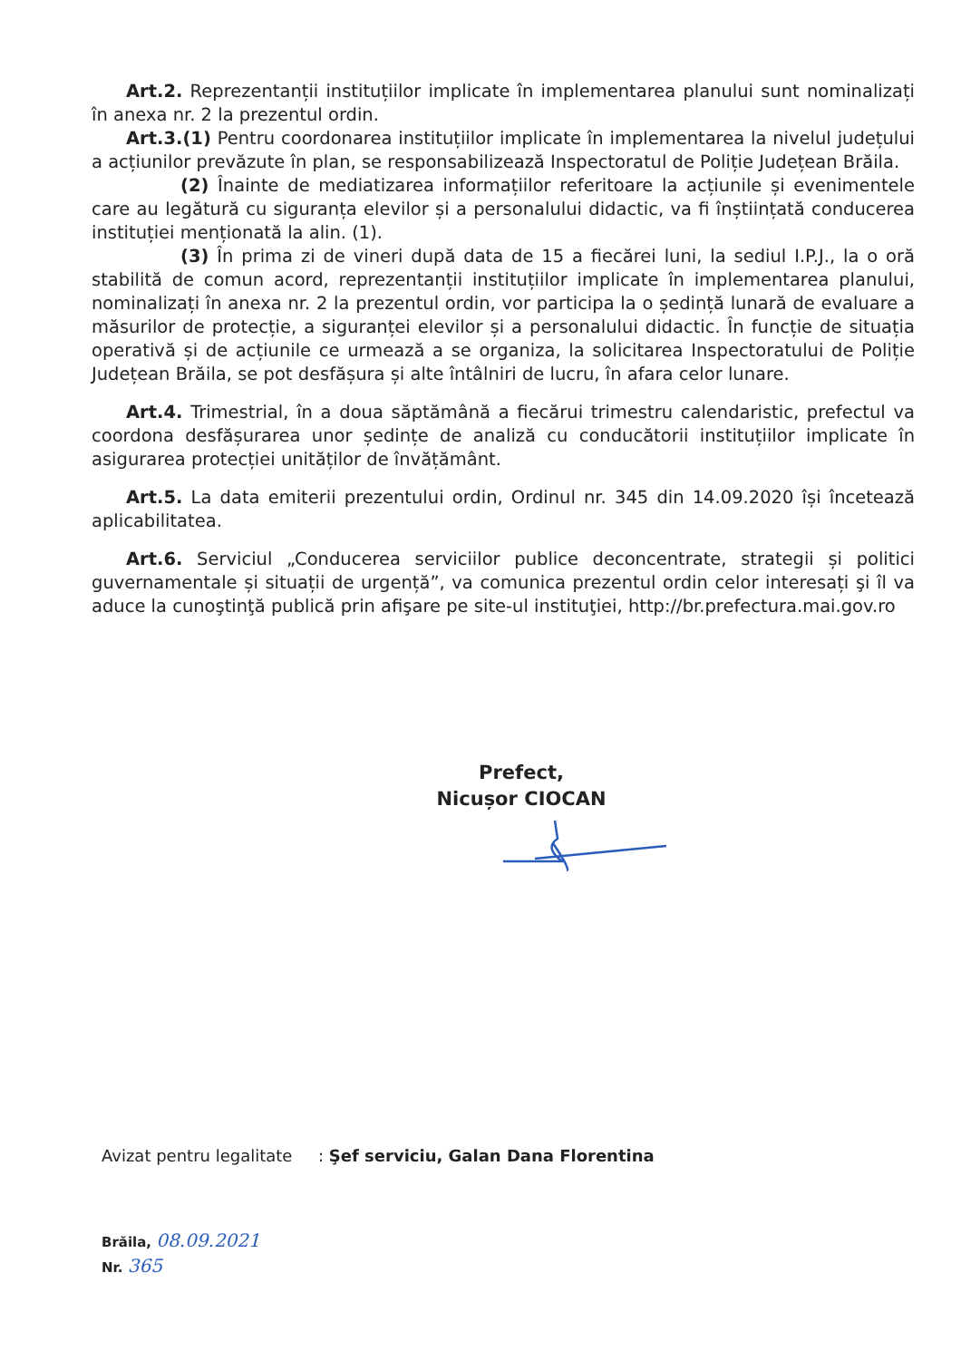Art.2. Reprezentanții instituțiilor implicate în implementarea planului sunt nominalizați în anexa nr. 2 la prezentul ordin.
Art.3.(1) Pentru coordonarea instituțiilor implicate în implementarea la nivelul județului a acțiunilor prevăzute în plan, se responsabilizează Inspectoratul de Poliție Județean Brăila.
(2) Înainte de mediatizarea informațiilor referitoare la acțiunile și evenimentele care au legătură cu siguranța elevilor și a personalului didactic, va fi înștiințată conducerea instituției menționată la alin. (1).
(3) În prima zi de vineri după data de 15 a fiecărei luni, la sediul I.P.J., la o oră stabilită de comun acord, reprezentanții instituțiilor implicate în implementarea planului, nominalizați în anexa nr. 2 la prezentul ordin, vor participa la o ședință lunară de evaluare a măsurilor de protecție, a siguranței elevilor și a personalului didactic. În funcție de situația operativă și de acțiunile ce urmează a se organiza, la solicitarea Inspectoratului de Poliție Județean Brăila, se pot desfășura și alte întâlniri de lucru, în afara celor lunare.
Art.4. Trimestrial, în a doua săptămână a fiecărui trimestru calendaristic, prefectul va coordona desfășurarea unor ședințe de analiză cu conducătorii instituțiilor implicate în asigurarea protecției unităților de învățământ.
Art.5. La data emiterii prezentului ordin, Ordinul nr. 345 din 14.09.2020 își încetează aplicabilitatea.
Art.6. Serviciul „Conducerea serviciilor publice deconcentrate, strategii și politici guvernamentale și situații de urgență”, va comunica prezentul ordin celor interesați şi îl va aduce la cunoştinţă publică prin afişare pe site-ul instituţiei, http://br.prefectura.mai.gov.ro
Prefect,
Nicușor CIOCAN
Avizat pentru legalitate : Şef serviciu, Galan Dana Florentina
Brăila, 08.09.2021
Nr. 365